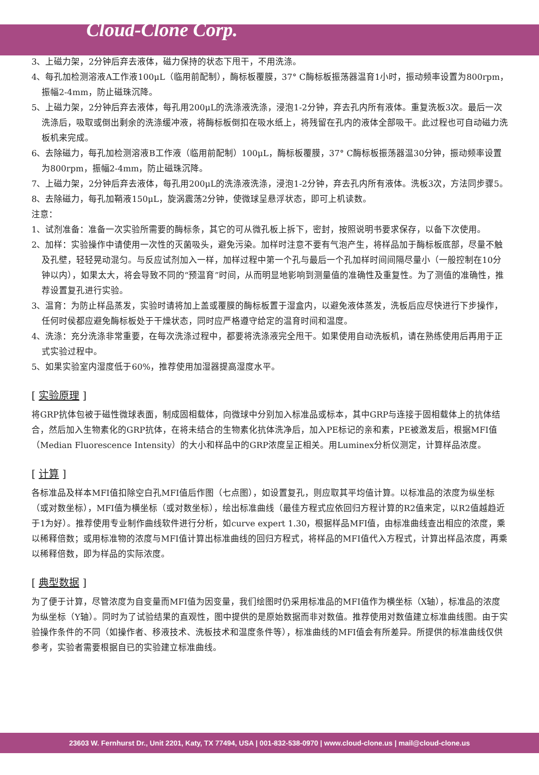Cloud-Clone Corp.
3、上磁力架，2分钟后弃去液体，磁力保持的状态下甩干，不用洗涤。
4、每孔加检测溶液A工作液100μL（临用前配制），酶标板覆膜，37° C酶标板振荡器温育1小时，振动频率设置为800rpm，振幅2-4mm，防止磁珠沉降。
5、上磁力架，2分钟后弃去液体，每孔用200μL的洗涤液洗涤，浸泡1-2分钟，弃去孔内所有液体。重复洗板3次。最后一次洗涤后，吸取或倒出剩余的洗涤缓冲液，将酶标板倒扣在吸水纸上，将残留在孔内的液体全部吸干。此过程也可自动磁力洗板机来完成。
6、去除磁力，每孔加检测溶液B工作液（临用前配制）100μL，酶标板覆膜，37° C酶标板振荡器温30分钟，振动频率设置为800rpm，振幅2-4mm，防止磁珠沉降。
7、上磁力架，2分钟后弃去液体，每孔用200μL的洗涤液洗涤，浸泡1-2分钟，弃去孔内所有液体。洗板3次，方法同步骤5。
8、去除磁力，每孔加鞘液150μL，旋涡震荡2分钟，使微球呈悬浮状态，即可上机读数。
注意：
1、试剂准备：准备一次实验所需要的酶标条，其它的可从微孔板上拆下，密封，按照说明书要求保存，以备下次使用。
2、加样：实验操作中请使用一次性的灭菌吸头，避免污染。加样时注意不要有气泡产生，将样品加于酶标板底部，尽量不触及孔壁，轻轻晃动混匀。与反应试剂加入一样，加样过程中第一个孔与最后一个孔加样时间间隔尽量小（一般控制在10分钟以内），如果太大，将会导致不同的“预温育”时间，从而明显地影响到测量值的准确性及重复性。为了测值的准确性，推荐设置复孔进行实验。
3、温育：为防止样品蒸发，实验时请将加上盖或覆膜的酶标板置于湿盒内，以避免液体蒸发，洗板后应尽快进行下步操作，任何时侯都应避免酶标板处于干燥状态，同时应严格遵守给定的温育时间和温度。
4、洗涤：充分洗涤非常重要，在每次洗涤过程中，都要将洗涤液完全甩干。如果使用自动洗板机，请在熟练使用后再用于正式实验过程中。
5、如果实验室内湿度低于60%，推荐使用加湿器提高湿度水平。
[ 实验原理 ]
将GRP抗体包被于磁性微球表面，制成固相载体，向微球中分别加入标准品或标本，其中GRP与连接于固相载体上的抗体结合，然后加入生物素化的GRP抗体，在将未结合的生物素化抗体洗净后，加入PE标记的亲和素，PE被激发后，根据MFI值（Median Fluorescence Intensity）的大小和样品中的GRP浓度呈正相关。用Luminex分析仪测定，计算样品浓度。
[ 计算 ]
各标准品及样本MFI值扣除空白孔MFI值后作图（七点图），如设置复孔，则应取其平均值计算。以标准品的浓度为纵坐标（或对数坐标），MFI值为横坐标（或对数坐标），绘出标准曲线（最佳方程式应依回归方程计算的R2值来定，以R2值越趋近于1为好）。推荐使用专业制作曲线软件进行分析，如curve expert 1.30，根据样品MFI值，由标准曲线查出相应的浓度，乘以稀释倍数；或用标准物的浓度与MFI值计算出标准曲线的回归方程式，将样品的MFI值代入方程式，计算出样品浓度，再乘以稀释倍数，即为样品的实际浓度。
[ 典型数据 ]
为了便于计算，尽管浓度为自变量而MFI值为因变量，我们绘图时仍采用标准品的MFI值作为横坐标（X轴），标准品的浓度为纵坐标（Y轴）。同时为了试验结果的直观性，图中提供的是原始数据而非对数值。推荐使用对数值建立标准曲线图。由于实验操作条件的不同（如操作者、移液技术、洗板技术和温度条件等），标准曲线的MFI值会有所差异。所提供的标准曲线仅供参考，实验者需要根据自已的实验建立标准曲线。
23603 W. Fernhurst Dr., Unit 2201, Katy, TX 77494, USA | 001-832-538-0970 | www.cloud-clone.us | mail@cloud-clone.us